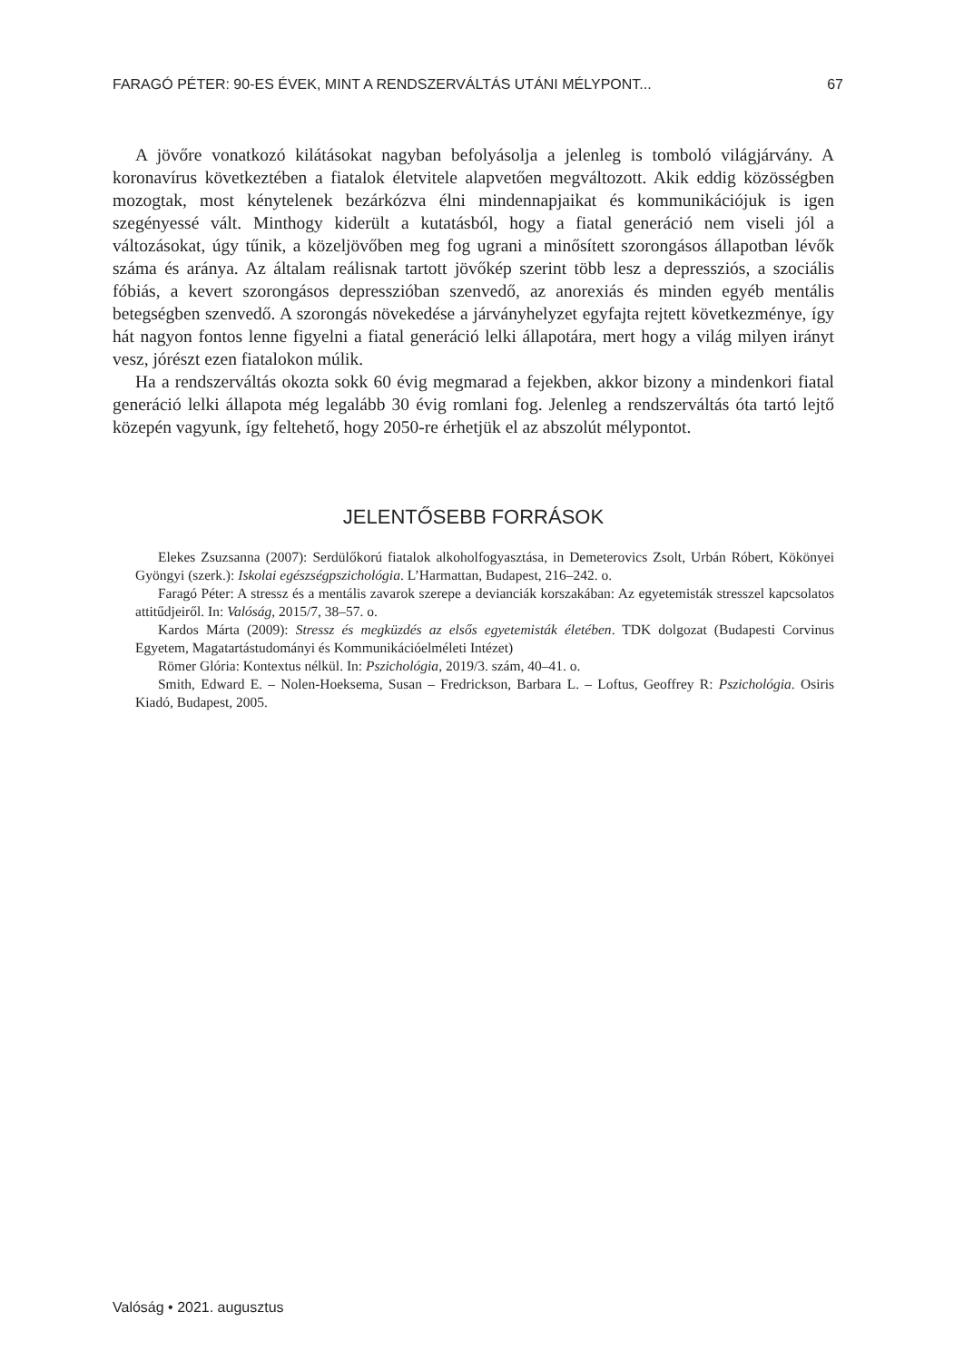FARAGÓ PÉTER: 90-ES ÉVEK, MINT A RENDSZERVÁLTÁS UTÁNI MÉLYPONT... 67
A jövőre vonatkozó kilátásokat nagyban befolyásolja a jelenleg is tomboló világjárvány. A koronavírus következtében a fiatalok életvitele alapvetően megváltozott. Akik eddig közösségben mozogtak, most kénytelenek bezárkózva élni mindennapjaikat és kommunikációjuk is igen szegényessé vált. Minthogy kiderült a kutatásból, hogy a fiatal generáció nem viseli jól a változásokat, úgy tűnik, a közeljövőben meg fog ugrani a minősített szorongásos állapotban lévők száma és aránya. Az általam reálisnak tartott jövőkép szerint több lesz a depressziós, a szociális fóbiás, a kevert szorongásos depresszióban szenvedő, az anorexiás és minden egyéb mentális betegségben szenvedő. A szorongás növekedése a járványhelyzet egyfajta rejtett következménye, így hát nagyon fontos lenne figyelni a fiatal generáció lelki állapotára, mert hogy a világ milyen irányt vesz, jórészt ezen fiatalokon múlik.
Ha a rendszerváltás okozta sokk 60 évig megmarad a fejekben, akkor bizony a mindenkori fiatal generáció lelki állapota még legalább 30 évig romlani fog. Jelenleg a rendszerváltás óta tartó lejtő közepén vagyunk, így feltehető, hogy 2050-re érhetjük el az abszolút mélypontot.
JELENTŐSEBB FORRÁSOK
Elekes Zsuzsanna (2007): Serdülőkorú fiatalok alkoholfogyasztása, in Demeterovics Zsolt, Urbán Róbert, Kökönyei Gyöngyi (szerk.): Iskolai egészségpszichológia. L’Harmattan, Budapest, 216–242. o.
Faragó Péter: A stressz és a mentális zavarok szerepe a devianciák korszakában: Az egyetemisták stresszel kapcsolatos attitűdjeiről. In: Valóság, 2015/7, 38–57. o.
Kardos Márta (2009): Stressz és megküzdés az elsős egyetemisták életében. TDK dolgozat (Budapesti Corvinus Egyetem, Magatartástudományi és Kommunikációelméleti Intézet)
Römer Glória: Kontextus nélkül. In: Pszichológia, 2019/3. szám, 40–41. o.
Smith, Edward E. – Nolen-Hoeksema, Susan – Fredrickson, Barbara L. – Loftus, Geoffrey R: Pszichológia. Osiris Kiadó, Budapest, 2005.
Valóság • 2021. augusztus